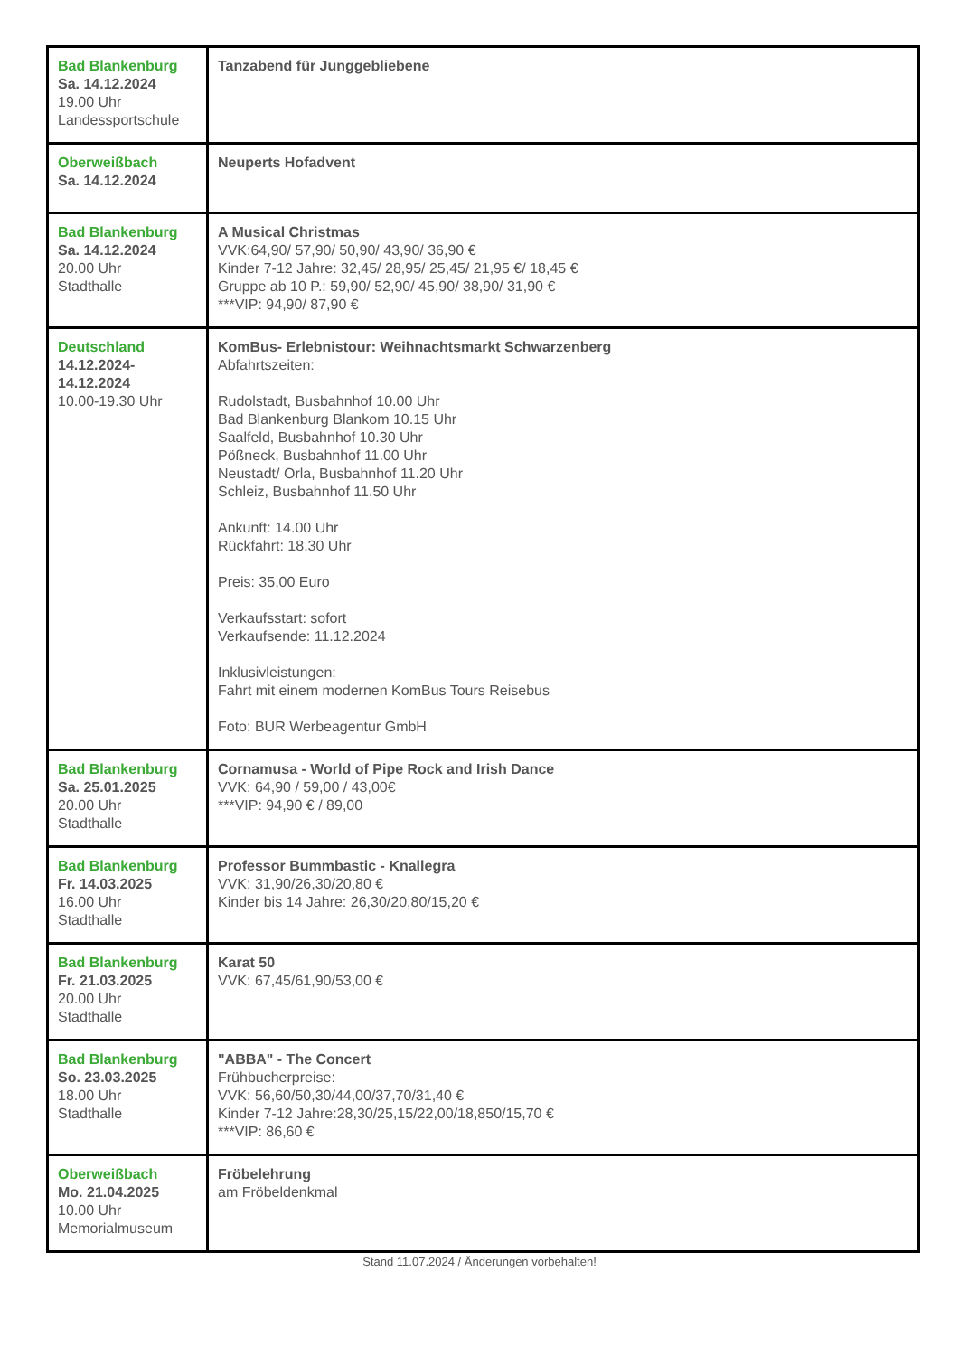| Bad Blankenburg Sa. 14.12.2024 19.00 Uhr Landessportschule | Tanzabend für Junggebliebene |
| Oberweißbach Sa. 14.12.2024 | Neuperts Hofadvent |
| Bad Blankenburg Sa. 14.12.2024 20.00 Uhr Stadthalle | A Musical Christmas VVK:64,90/ 57,90/ 50,90/ 43,90/ 36,90 € Kinder 7-12 Jahre: 32,45/ 28,95/ 25,45/ 21,95 €/ 18,45 € Gruppe ab 10 P.: 59,90/ 52,90/ 45,90/ 38,90/ 31,90 € ***VIP: 94,90/ 87,90 € |
| Deutschland 14.12.2024- 14.12.2024 10.00-19.30 Uhr | KomBus- Erlebnistour: Weihnachtsmarkt Schwarzenberg Abfahrtszeiten: Rudolstadt, Busbahnhof 10.00 Uhr Bad Blankenburg Blankom 10.15 Uhr Saalfeld, Busbahnhof 10.30 Uhr Pößneck, Busbahnhof 11.00 Uhr Neustadt/ Orla, Busbahnhof 11.20 Uhr Schleiz, Busbahnhof 11.50 Uhr Ankunft: 14.00 Uhr Rückfahrt: 18.30 Uhr Preis: 35,00 Euro Verkaufsstart: sofort Verkaufsende: 11.12.2024 Inklusivleistungen: Fahrt mit einem modernen KomBus Tours Reisebus Foto: BUR Werbeagentur GmbH |
| Bad Blankenburg Sa. 25.01.2025 20.00 Uhr Stadthalle | Cornamusa - World of Pipe Rock and Irish Dance VVK: 64,90 / 59,00 / 43,00€ ***VIP: 94,90 € / 89,00 |
| Bad Blankenburg Fr. 14.03.2025 16.00 Uhr Stadthalle | Professor Bummbastic - Knallegra VVK: 31,90/26,30/20,80 € Kinder bis 14 Jahre: 26,30/20,80/15,20 € |
| Bad Blankenburg Fr. 21.03.2025 20.00 Uhr Stadthalle | Karat 50 VVK: 67,45/61,90/53,00 € |
| Bad Blankenburg So. 23.03.2025 18.00 Uhr Stadthalle | "ABBA" - The Concert Frühbucherpreise: VVK: 56,60/50,30/44,00/37,70/31,40 € Kinder 7-12 Jahre:28,30/25,15/22,00/18,850/15,70 € ***VIP: 86,60 € |
| Oberweißbach Mo. 21.04.2025 10.00 Uhr Memorialmuseum | Fröbelehrung am Fröbeldenkmal |
Stand 11.07.2024 / Änderungen vorbehalten!